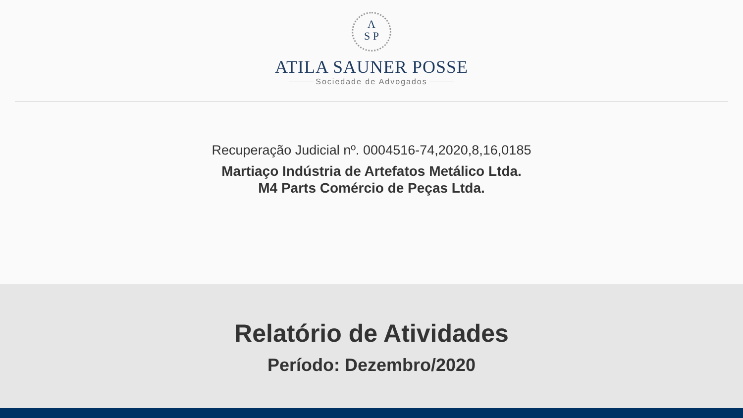A
S P
ATILA SAUNER POSSE
Sociedade de Advogados
Recuperação Judicial nº. 0004516-74,2020,8,16,0185
Martiaço Indústria de Artefatos Metálico Ltda.
M4 Parts Comércio de Peças Ltda.
Relatório de Atividades
Período: Dezembro/2020